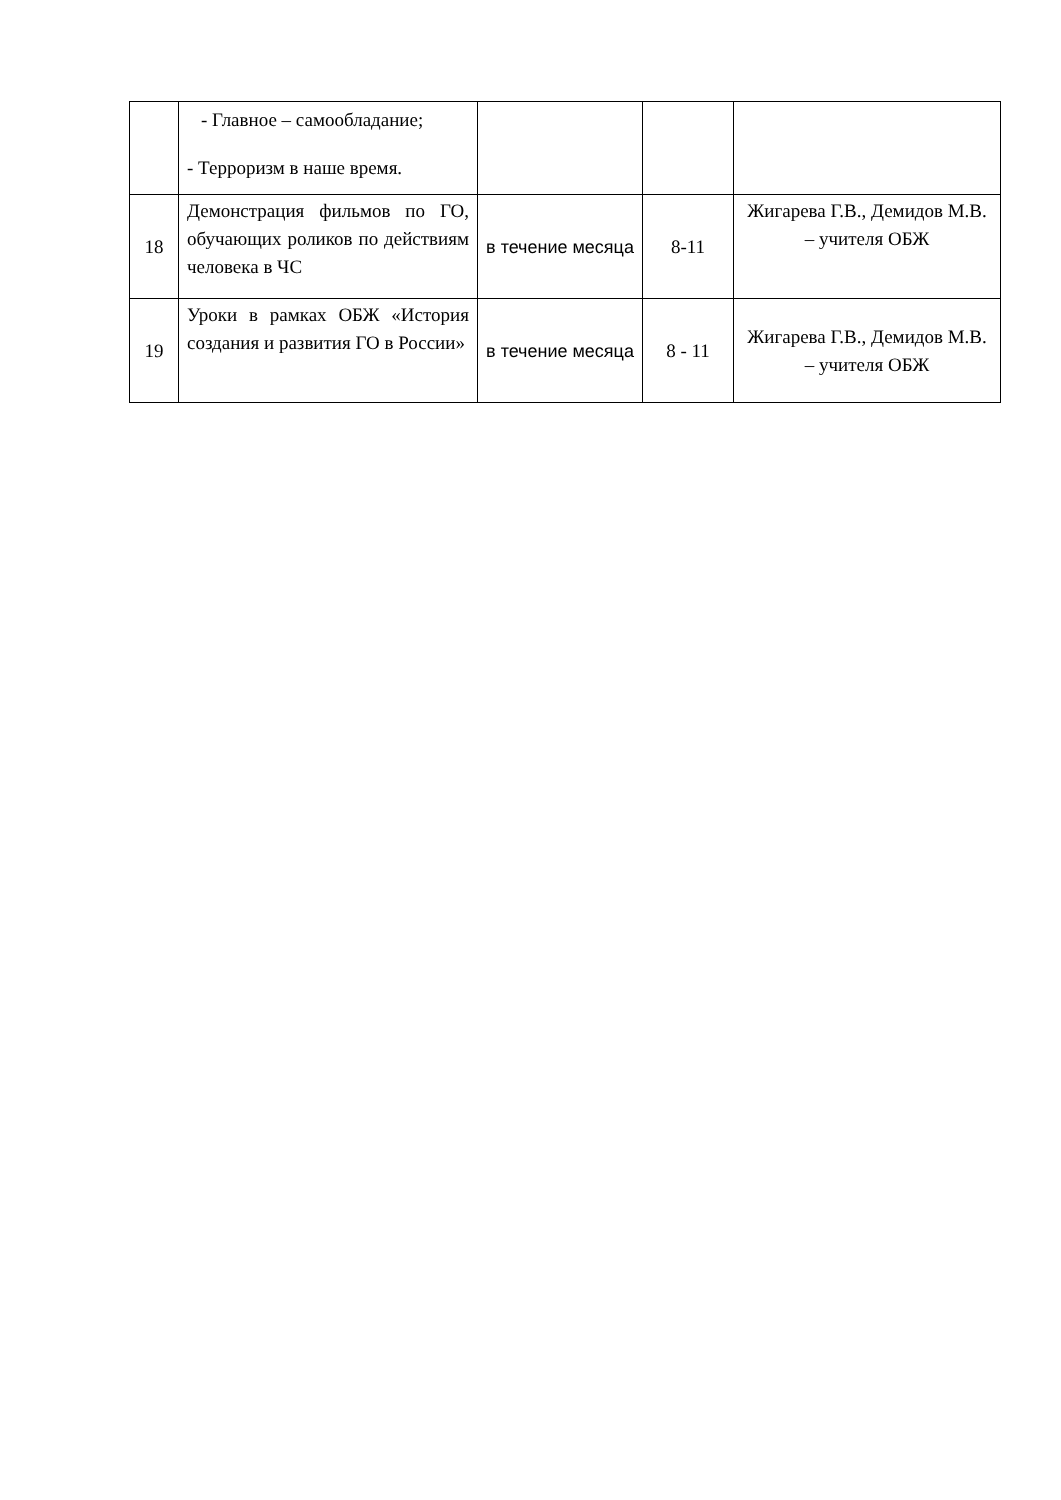| | - Главное – самообладание; - Терроризм в наше время. | | | |
| 18 | Демонстрация фильмов по ГО, обучающих роликов по действиям человека в ЧС | в течение месяца | 8-11 | Жигарева Г.В., Демидов М.В. – учителя ОБЖ |
| 19 | Уроки в рамках ОБЖ «История создания и развития ГО в России» | в течение месяца | 8 - 11 | Жигарева Г.В., Демидов М.В. – учителя ОБЖ |